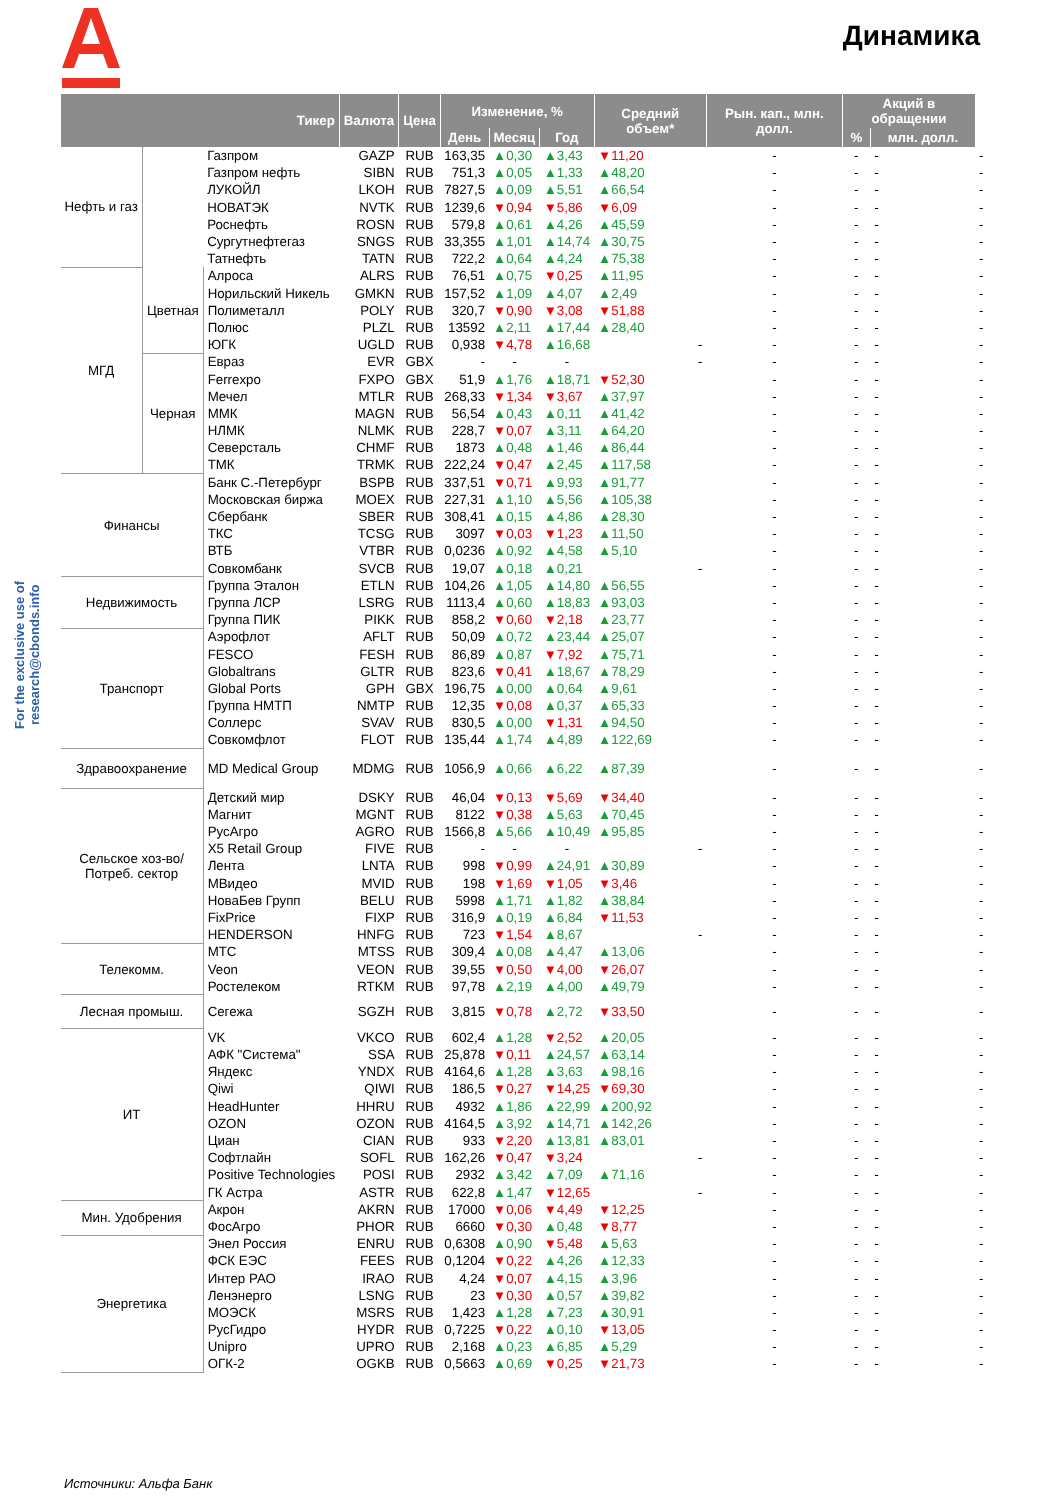Динамика
For the exclusive use of research@cbonds.info
| Тикер | | | Валюта | Цена | Изменение, % | | | Средний объем* | Рын. кап., млн. долл. | Акций в обращении | | |
| --- | --- | --- | --- | --- | --- | --- | --- | --- | --- | --- | --- | --- |
| | | | | | День | Месяц | Год | | | % | млн. долл. | |
| Нефть и газ | | Газпром | GAZP | RUB | 163,35 | ▲0,30 | ▲3,43 | ▼11,20 | - | - | - | - |
| | | Газпром нефть | SIBN | RUB | 751,3 | ▲0,05 | ▲1,33 | ▲48,20 | - | - | - | - |
| | | ЛУКОЙЛ | LKOH | RUB | 7827,5 | ▲0,09 | ▲5,51 | ▲66,54 | - | - | - | - |
| | | НОВАТЭК | NVTK | RUB | 1239,6 | ▼0,94 | ▼5,86 | ▼6,09 | - | - | - | - |
| | | Роснефть | ROSN | RUB | 579,8 | ▲0,61 | ▲4,26 | ▲45,59 | - | - | - | - |
| | | Сургутнефтегаз | SNGS | RUB | 33,355 | ▲1,01 | ▲14,74 | ▲30,75 | - | - | - | - |
| | | Татнефть | TATN | RUB | 722,2 | ▲0,64 | ▲4,24 | ▲75,38 | - | - | - | - |
| МГД | Цветная | Алроса | ALRS | RUB | 76,51 | ▲0,75 | ▼0,25 | ▲11,95 | - | - | - | - |
| | | Норильский Никель | GMKN | RUB | 157,52 | ▲1,09 | ▲4,07 | ▲2,49 | - | - | - | - |
| | | Полиметалл | POLY | RUB | 320,7 | ▼0,90 | ▼3,08 | ▼51,88 | - | - | - | - |
| | | Полюс | PLZL | RUB | 13592 | ▲2,11 | ▲17,44 | ▲28,40 | - | - | - | - |
| | | ЮГК | UGLD | RUB | 0,938 | ▼4,78 | ▲16,68 | - | - | - | - | - |
| | Черная | Евраз | EVR | GBX | - | - | - | - | - | - | - | - |
| | | Ferrexpo | FXPO | GBX | 51,9 | ▲1,76 | ▲18,71 | ▼52,30 | - | - | - | - |
| | | Мечел | MTLR | RUB | 268,33 | ▼1,34 | ▼3,67 | ▲37,97 | - | - | - | - |
| | | ММК | MAGN | RUB | 56,54 | ▲0,43 | ▲0,11 | ▲41,42 | - | - | - | - |
| | | НЛМК | NLMK | RUB | 228,7 | ▼0,07 | ▲3,11 | ▲64,20 | - | - | - | - |
| | | Северсталь | CHMF | RUB | 1873 | ▲0,48 | ▲1,46 | ▲86,44 | - | - | - | - |
| | | ТМК | TRMK | RUB | 222,24 | ▼0,47 | ▲2,45 | ▲117,58 | - | - | - | - |
| Финансы | | Банк С.-Петербург | BSPB | RUB | 337,51 | ▼0,71 | ▲9,93 | ▲91,77 | - | - | - | - |
| | | Московская биржа | MOEX | RUB | 227,31 | ▲1,10 | ▲5,56 | ▲105,38 | - | - | - | - |
| | | Сбербанк | SBER | RUB | 308,41 | ▲0,15 | ▲4,86 | ▲28,30 | - | - | - | - |
| | | ТКС | TCSG | RUB | 3097 | ▼0,03 | ▼1,23 | ▲11,50 | - | - | - | - |
| | | ВТБ | VTBR | RUB | 0,0236 | ▲0,92 | ▲4,58 | ▲5,10 | - | - | - | - |
| | | Совкомбанк | SVCB | RUB | 19,07 | ▲0,18 | ▲0,21 | - | - | - | - | - |
| Недвижимость | | Группа Эталон | ETLN | RUB | 104,26 | ▲1,05 | ▲14,80 | ▲56,55 | - | - | - | - |
| | | Группа ЛСР | LSRG | RUB | 1113,4 | ▲0,60 | ▲18,83 | ▲93,03 | - | - | - | - |
| | | Группа ПИК | PIKK | RUB | 858,2 | ▼0,60 | ▼2,18 | ▲23,77 | - | - | - | - |
| Транспорт | | Аэрофлот | AFLT | RUB | 50,09 | ▲0,72 | ▲23,44 | ▲25,07 | - | - | - | - |
| | | FESCO | FESH | RUB | 86,89 | ▲0,87 | ▼7,92 | ▲75,71 | - | - | - | - |
| | | Globaltrans | GLTR | RUB | 823,6 | ▼0,41 | ▲18,67 | ▲78,29 | - | - | - | - |
| | | Global Ports | GPH | GBX | 196,75 | ▲0,00 | ▲0,64 | ▲9,61 | - | - | - | - |
| | | Группа НМТП | NMTP | RUB | 12,35 | ▼0,08 | ▲0,37 | ▲65,33 | - | - | - | - |
| | | Соллерс | SVAV | RUB | 830,5 | ▲0,00 | ▼1,31 | ▲94,50 | - | - | - | - |
| | | Совкомфлот | FLOT | RUB | 135,44 | ▲1,74 | ▲4,89 | ▲122,69 | - | - | - | - |
| Здравоохранение | | MD Medical Group | MDMG | RUB | 1056,9 | ▲0,66 | ▲6,22 | ▲87,39 | - | - | - | - |
| Сельское хоз-во/ Потреб. сектор | | Детский мир | DSKY | RUB | 46,04 | ▼0,13 | ▼5,69 | ▼34,40 | - | - | - | - |
| | | Магнит | MGNT | RUB | 8122 | ▼0,38 | ▲5,63 | ▲70,45 | - | - | - | - |
| | | РусАгро | AGRO | RUB | 1566,8 | ▲5,66 | ▲10,49 | ▲95,85 | - | - | - | - |
| | | X5 Retail Group | FIVE | RUB | - | - | - | - | - | - | - | - |
| | | Лента | LNTA | RUB | 998 | ▼0,99 | ▲24,91 | ▲30,89 | - | - | - | - |
| | | МВидео | MVID | RUB | 198 | ▼1,69 | ▼1,05 | ▼3,46 | - | - | - | - |
| | | НоваБев Групп | BELU | RUB | 5998 | ▲1,71 | ▲1,82 | ▲38,84 | - | - | - | - |
| | | FixPrice | FIXP | RUB | 316,9 | ▲0,19 | ▲6,84 | ▼11,53 | - | - | - | - |
| | | HENDERSON | HNFG | RUB | 723 | ▼1,54 | ▲8,67 | - | - | - | - | - |
| Телекомм. | | МТС | MTSS | RUB | 309,4 | ▲0,08 | ▲4,47 | ▲13,06 | - | - | - | - |
| | | Veon | VEON | RUB | 39,55 | ▼0,50 | ▼4,00 | ▼26,07 | - | - | - | - |
| | | Ростелеком | RTKM | RUB | 97,78 | ▲2,19 | ▲4,00 | ▲49,79 | - | - | - | - |
| Лесная промыш. | | Сегежа | SGZH | RUB | 3,815 | ▼0,78 | ▲2,72 | ▼33,50 | - | - | - | - |
| ИТ | | VK | VKCO | RUB | 602,4 | ▲1,28 | ▼2,52 | ▲20,05 | - | - | - | - |
| | | АФК "Система" | SSA | RUB | 25,878 | ▼0,11 | ▲24,57 | ▲63,14 | - | - | - | - |
| | | Яндекс | YNDX | RUB | 4164,6 | ▲1,28 | ▲3,63 | ▲98,16 | - | - | - | - |
| | | Qiwi | QIWI | RUB | 186,5 | ▼0,27 | ▼14,25 | ▼69,30 | - | - | - | - |
| | | HeadHunter | HHRU | RUB | 4932 | ▲1,86 | ▲22,99 | ▲200,92 | - | - | - | - |
| | | OZON | OZON | RUB | 4164,5 | ▲3,92 | ▲14,71 | ▲142,26 | - | - | - | - |
| | | Циан | CIAN | RUB | 933 | ▼2,20 | ▲13,81 | ▲83,01 | - | - | - | - |
| | | Софтлайн | SOFL | RUB | 162,26 | ▼0,47 | ▼3,24 | - | - | - | - | - |
| | | Positive Technologies | POSI | RUB | 2932 | ▲3,42 | ▲7,09 | ▲71,16 | - | - | - | - |
| | | ГК Астра | ASTR | RUB | 622,8 | ▲1,47 | ▼12,65 | - | - | - | - | - |
| Мин. Удобрения | | Акрон | AKRN | RUB | 17000 | ▼0,06 | ▼4,49 | ▼12,25 | - | - | - | - |
| | | ФосАгро | PHOR | RUB | 6660 | ▼0,30 | ▲0,48 | ▼8,77 | - | - | - | - |
| Энергетика | | Энел Россия | ENRU | RUB | 0,6308 | ▲0,90 | ▼5,48 | ▲5,63 | - | - | - | - |
| | | ФСК ЕЭС | FEES | RUB | 0,1204 | ▼0,22 | ▲4,26 | ▲12,33 | - | - | - | - |
| | | Интер РАО | IRAO | RUB | 4,24 | ▼0,07 | ▲4,15 | ▲3,96 | - | - | - | - |
| | | Ленэнерго | LSNG | RUB | 23 | ▼0,30 | ▲0,57 | ▲39,82 | - | - | - | - |
| | | МОЭСК | MSRS | RUB | 1,423 | ▲1,28 | ▲7,23 | ▲30,91 | - | - | - | - |
| | | РусГидро | HYDR | RUB | 0,7225 | ▼0,22 | ▲0,10 | ▼13,05 | - | - | - | - |
| | | Unipro | UPRO | RUB | 2,168 | ▲0,23 | ▲6,85 | ▲5,29 | - | - | - | - |
| | | ОГК-2 | OGKB | RUB | 0,5663 | ▲0,69 | ▼0,25 | ▼21,73 | - | - | - | - |
Источники: Альфа Банк